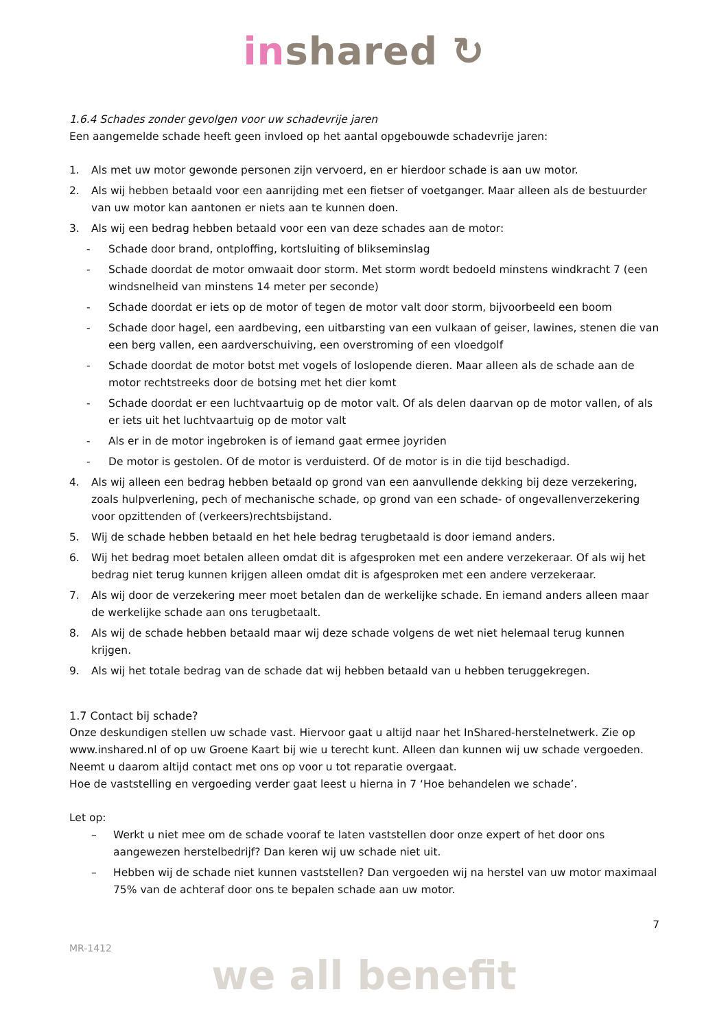in shared ↻
1.6.4 Schades zonder gevolgen voor uw schadevrije jaren
Een aangemelde schade heeft geen invloed op het aantal opgebouwde schadevrije jaren:
1. Als met uw motor gewonde personen zijn vervoerd, en er hierdoor schade is aan uw motor.
2. Als wij hebben betaald voor een aanrijding met een fietser of voetganger. Maar alleen als de bestuurder van uw motor kan aantonen er niets aan te kunnen doen.
3. Als wij een bedrag hebben betaald voor een van deze schades aan de motor:
- Schade door brand, ontploffing, kortsluiting of blikseminslag
- Schade doordat de motor omwaait door storm. Met storm wordt bedoeld minstens windkracht 7 (een windsnelheid van minstens 14 meter per seconde)
- Schade doordat er iets op de motor of tegen de motor valt door storm, bijvoorbeeld een boom
- Schade door hagel, een aardbeving, een uitbarsting van een vulkaan of geiser, lawines, stenen die van een berg vallen, een aardverschuiving, een overstroming of een vloedgolf
- Schade doordat de motor botst met vogels of loslopende dieren. Maar alleen als de schade aan de motor rechtstreeks door de botsing met het dier komt
- Schade doordat er een luchtvaartuig op de motor valt. Of als delen daarvan op de motor vallen, of als er iets uit het luchtvaartuig op de motor valt
- Als er in de motor ingebroken is of iemand gaat ermee joyriden
- De motor is gestolen. Of de motor is verduisterd. Of de motor is in die tijd beschadigd.
4. Als wij alleen een bedrag hebben betaald op grond van een aanvullende dekking bij deze verzekering, zoals hulpverlening, pech of mechanische schade, op grond van een schade- of ongevallenverzekering voor opzittenden of (verkeers)rechtsbijstand.
5. Wij de schade hebben betaald en het hele bedrag terugbetaald is door iemand anders.
6. Wij het bedrag moet betalen alleen omdat dit is afgesproken met een andere verzekeraar. Of als wij het bedrag niet terug kunnen krijgen alleen omdat dit is afgesproken met een andere verzekeraar.
7. Als wij door de verzekering meer moet betalen dan de werkelijke schade. En iemand anders alleen maar de werkelijke schade aan ons terugbetaalt.
8. Als wij de schade hebben betaald maar wij deze schade volgens de wet niet helemaal terug kunnen krijgen.
9. Als wij het totale bedrag van de schade dat wij hebben betaald van u hebben teruggekregen.
1.7 Contact bij schade?
Onze deskundigen stellen uw schade vast. Hiervoor gaat u altijd naar het InShared-herstelnetwerk. Zie op www.inshared.nl of op uw Groene Kaart bij wie u terecht kunt. Alleen dan kunnen wij uw schade vergoeden. Neemt u daarom altijd contact met ons op voor u tot reparatie overgaat.
Hoe de vaststelling en vergoeding verder gaat leest u hierna in 7 ‘Hoe behandelen we schade’.
Let op:
– Werkt u niet mee om de schade vooraf te laten vaststellen door onze expert of het door ons aangewezen herstelbedrijf? Dan keren wij uw schade niet uit.
– Hebben wij de schade niet kunnen vaststellen? Dan vergoeden wij na herstel van uw motor maximaal 75% van de achteraf door ons te bepalen schade aan uw motor.
7
MR-1412
we all benefit